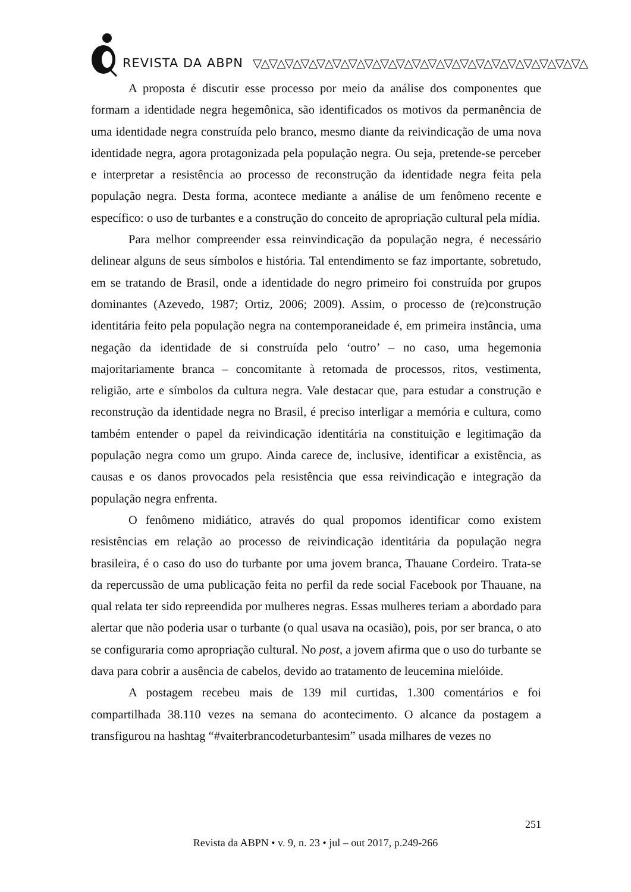REVISTA DA ABPN ▽△▽△▽△▽△▽△▽△▽△▽△▽△▽△▽△▽△▽△▽△▽△▽△▽△▽△▽△▽△▽△
A proposta é discutir esse processo por meio da análise dos componentes que formam a identidade negra hegemônica, são identificados os motivos da permanência de uma identidade negra construída pelo branco, mesmo diante da reivindicação de uma nova identidade negra, agora protagonizada pela população negra. Ou seja, pretende-se perceber e interpretar a resistência ao processo de reconstrução da identidade negra feita pela população negra. Desta forma, acontece mediante a análise de um fenômeno recente e específico: o uso de turbantes e a construção do conceito de apropriação cultural pela mídia.
Para melhor compreender essa reinvindicação da população negra, é necessário delinear alguns de seus símbolos e história. Tal entendimento se faz importante, sobretudo, em se tratando de Brasil, onde a identidade do negro primeiro foi construída por grupos dominantes (Azevedo, 1987; Ortiz, 2006; 2009). Assim, o processo de (re)construção identitária feito pela população negra na contemporaneidade é, em primeira instância, uma negação da identidade de si construída pelo ‘outro’ – no caso, uma hegemonia majoritariamente branca – concomitante à retomada de processos, ritos, vestimenta, religião, arte e símbolos da cultura negra. Vale destacar que, para estudar a construção e reconstrução da identidade negra no Brasil, é preciso interligar a memória e cultura, como também entender o papel da reivindicação identitária na constituição e legitimação da população negra como um grupo. Ainda carece de, inclusive, identificar a existência, as causas e os danos provocados pela resistência que essa reivindicação e integração da população negra enfrenta.
O fenômeno midiático, através do qual propomos identificar como existem resistências em relação ao processo de reivindicação identitária da população negra brasileira, é o caso do uso do turbante por uma jovem branca, Thauane Cordeiro. Trata-se da repercussão de uma publicação feita no perfil da rede social Facebook por Thauane, na qual relata ter sido repreendida por mulheres negras. Essas mulheres teriam a abordado para alertar que não poderia usar o turbante (o qual usava na ocasião), pois, por ser branca, o ato se configuraria como apropriação cultural. No post, a jovem afirma que o uso do turbante se dava para cobrir a ausência de cabelos, devido ao tratamento de leucemina mielóide.
A postagem recebeu mais de 139 mil curtidas, 1.300 comentários e foi compartilhada 38.110 vezes na semana do acontecimento. O alcance da postagem a transfigurou na hashtag “#vaiterbrancodeturbantesim” usada milhares de vezes no
251
Revista da ABPN • v. 9, n. 23 • jul – out 2017, p.249-266